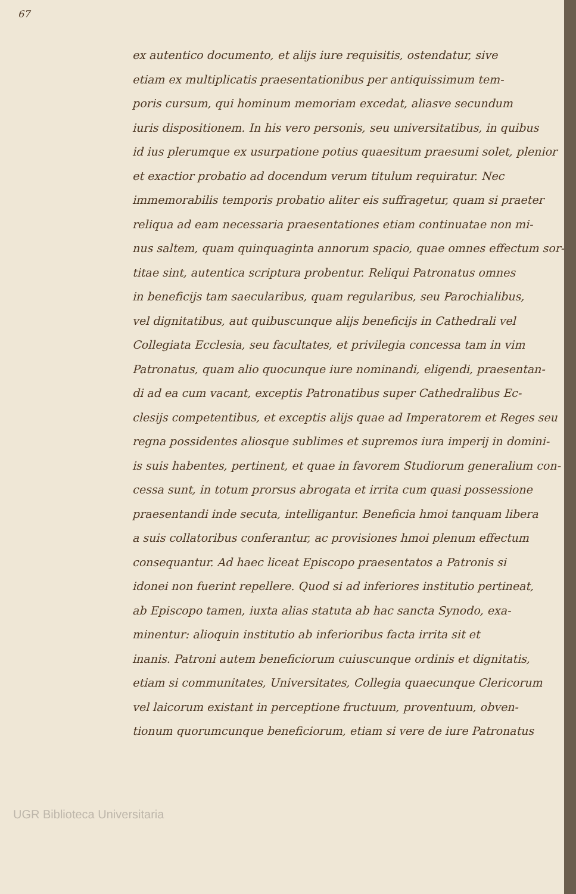67
ex autentico documento, et alijs iure requisitis, ostendatur, sive
etiam ex multiplicatis praesentationibus per antiquissimum tem-
poris cursum, qui hominum memoriam excedat, aliasve secundum
iuris dispositionem. In his vero personis, seu universitatibus, in quibus
id ius plerumque ex usurpatione potius quaesitum praesumi solet, plenior
et exactior probatio ad docendum verum titulum requiratur. Nec
immemorabilis temporis probatio aliter eis suffragetur, quam si praeter
reliqua ad eam necessaria praesentationes etiam continuatae non mi-
nus saltem, quam quinquaginta annorum spacio, quae omnes effectum sor-
titae sint, autentica scriptura probentur. Reliqui Patronatus omnes
in beneficijs tam saecularibus, quam regularibus, seu Parochialibus,
vel dignitatibus, aut quibuscunque alijs beneficijs in Cathedrali vel
Collegiata Ecclesia, seu facultates, et privilegia concessa tam in vim
Patronatus, quam alio quocunque iure nominandi, eligendi, praesentan-
di ad ea cum vacant, exceptis Patronatibus super Cathedralibus Ec-
clesijs competentibus, et exceptis alijs quae ad Imperatorem et Reges seu
regna possidentes aliosque sublimes et supremos iura imperij in domini-
is suis habentes, pertinent, et quae in favorem Studiorum generalium con-
cessa sunt, in totum prorsus abrogata et irrita cum quasi possessione
praesentandi inde secuta, intelligantur. Beneficia hmoi tanquam libera
a suis collatoribus conferantur, ac provisiones hmoi plenum effectum
consequantur. Ad haec liceat Episcopo praesentatos a Patronis si
idonei non fuerint repellere. Quod si ad inferiores institutio pertineat,
ab Episcopo tamen, iuxta alias statuta ab hac sancta Synodo, exa-
minentur: alioquin institutio ab inferioribus facta irrita sit et
inanis. Patroni autem beneficiorum cuiuscunque ordinis et dignitatis,
etiam si communitates, Universitates, Collegia quaecunque Clericorum
vel laicorum existant in perceptione fructuum, proventuum, obven-
tionum quorumcunque beneficiorum, etiam si vere de iure Patronatus
UGR Biblioteca Universitaria